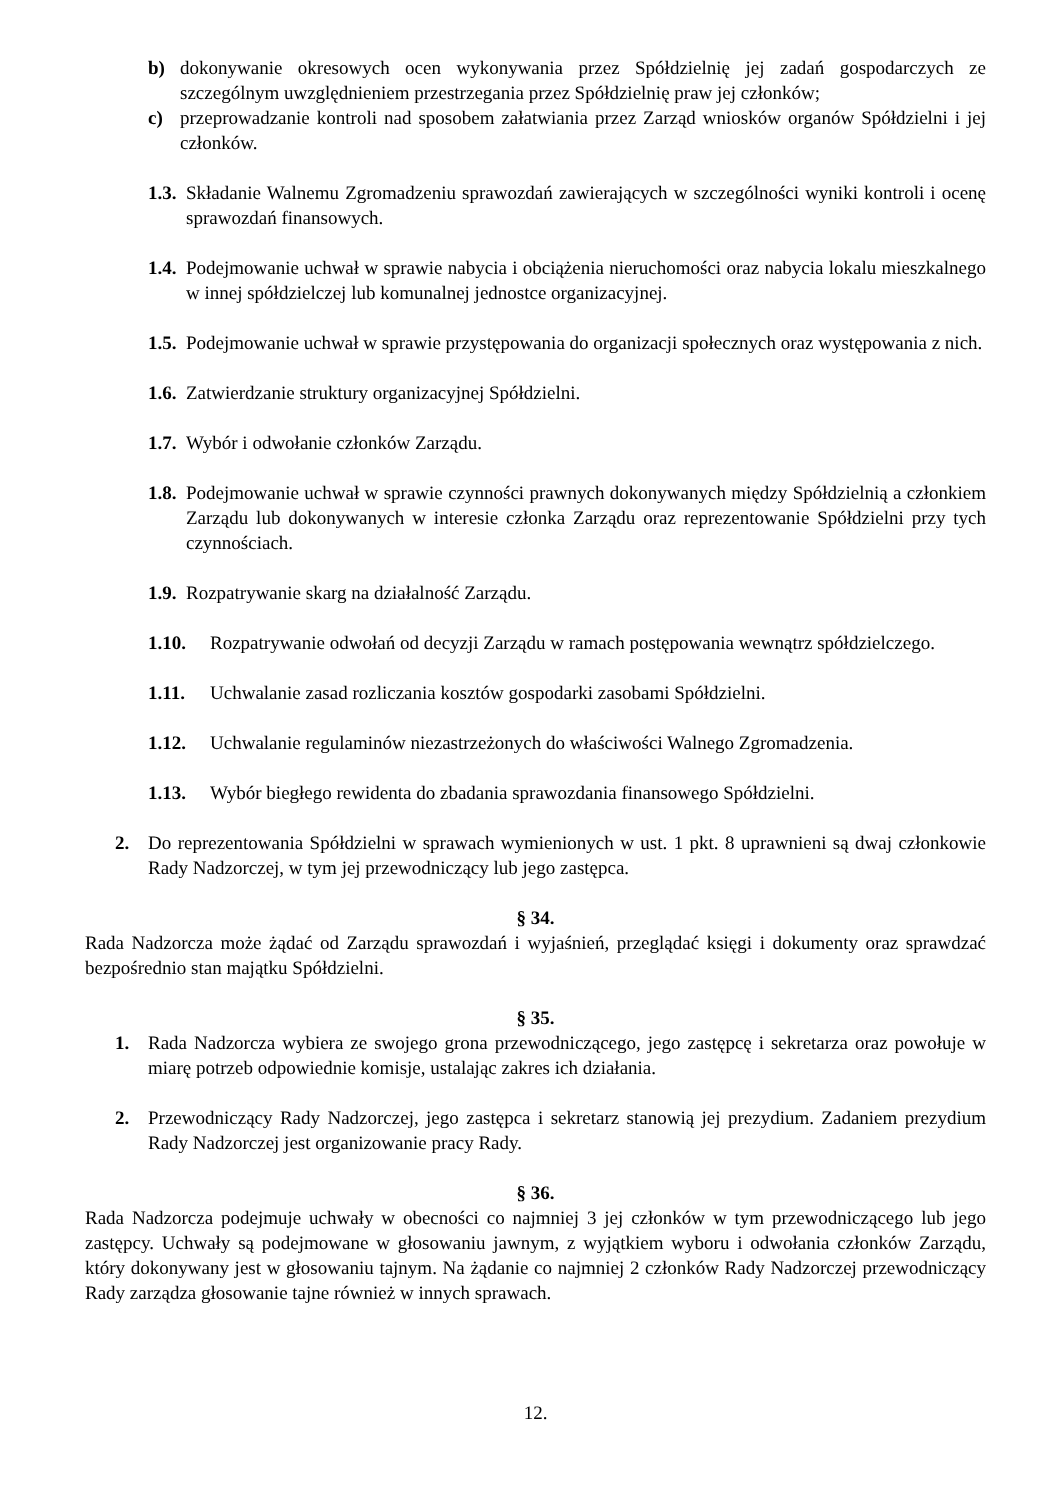b) dokonywanie okresowych ocen wykonywania przez Spółdzielnię jej zadań gospodarczych ze szczególnym uwzględnieniem przestrzegania przez Spółdzielnię praw jej członków;
c) przeprowadzanie kontroli nad sposobem załatwiania przez Zarząd wniosków organów Spółdzielni i jej członków.
1.3. Składanie Walnemu Zgromadzeniu sprawozdań zawierających w szczególności wyniki kontroli i ocenę sprawozdań finansowych.
1.4. Podejmowanie uchwał w sprawie nabycia i obciążenia nieruchomości oraz nabycia lokalu mieszkalnego w innej spółdzielczej lub komunalnej jednostce organizacyjnej.
1.5. Podejmowanie uchwał w sprawie przystępowania do organizacji społecznych oraz występowania z nich.
1.6. Zatwierdzanie struktury organizacyjnej Spółdzielni.
1.7. Wybór i odwołanie członków Zarządu.
1.8. Podejmowanie uchwał w sprawie czynności prawnych dokonywanych między Spółdzielnią a członkiem Zarządu lub dokonywanych w interesie członka Zarządu oraz reprezentowanie Spółdzielni przy tych czynnościach.
1.9. Rozpatrywanie skarg na działalność Zarządu.
1.10. Rozpatrywanie odwołań od decyzji Zarządu w ramach postępowania wewnątrz spółdzielczego.
1.11. Uchwalanie zasad rozliczania kosztów gospodarki zasobami Spółdzielni.
1.12. Uchwalanie regulaminów niezastrzeżonych do właściwości Walnego Zgromadzenia.
1.13. Wybór biegłego rewidenta do zbadania sprawozdania finansowego Spółdzielni.
2. Do reprezentowania Spółdzielni w sprawach wymienionych w ust. 1 pkt. 8 uprawnieni są dwaj członkowie Rady Nadzorczej, w tym jej przewodniczący lub jego zastępca.
§ 34.
Rada Nadzorcza może żądać od Zarządu sprawozdań i wyjaśnień, przeglądać księgi i dokumenty oraz sprawdzać bezpośrednio stan majątku Spółdzielni.
§ 35.
1. Rada Nadzorcza wybiera ze swojego grona przewodniczącego, jego zastępcę i sekretarza oraz powołuje w miarę potrzeb odpowiednie komisje, ustalając zakres ich działania.
2. Przewodniczący Rady Nadzorczej, jego zastępca i sekretarz stanowią jej prezydium. Zadaniem prezydium Rady Nadzorczej jest organizowanie pracy Rady.
§ 36.
Rada Nadzorcza podejmuje uchwały w obecności co najmniej 3 jej członków w tym przewodniczącego lub jego zastępcy. Uchwały są podejmowane w głosowaniu jawnym, z wyjątkiem wyboru i odwołania członków Zarządu, który dokonywany jest w głosowaniu tajnym. Na żądanie co najmniej 2 członków Rady Nadzorczej przewodniczący Rady zarządza głosowanie tajne również w innych sprawach.
12.